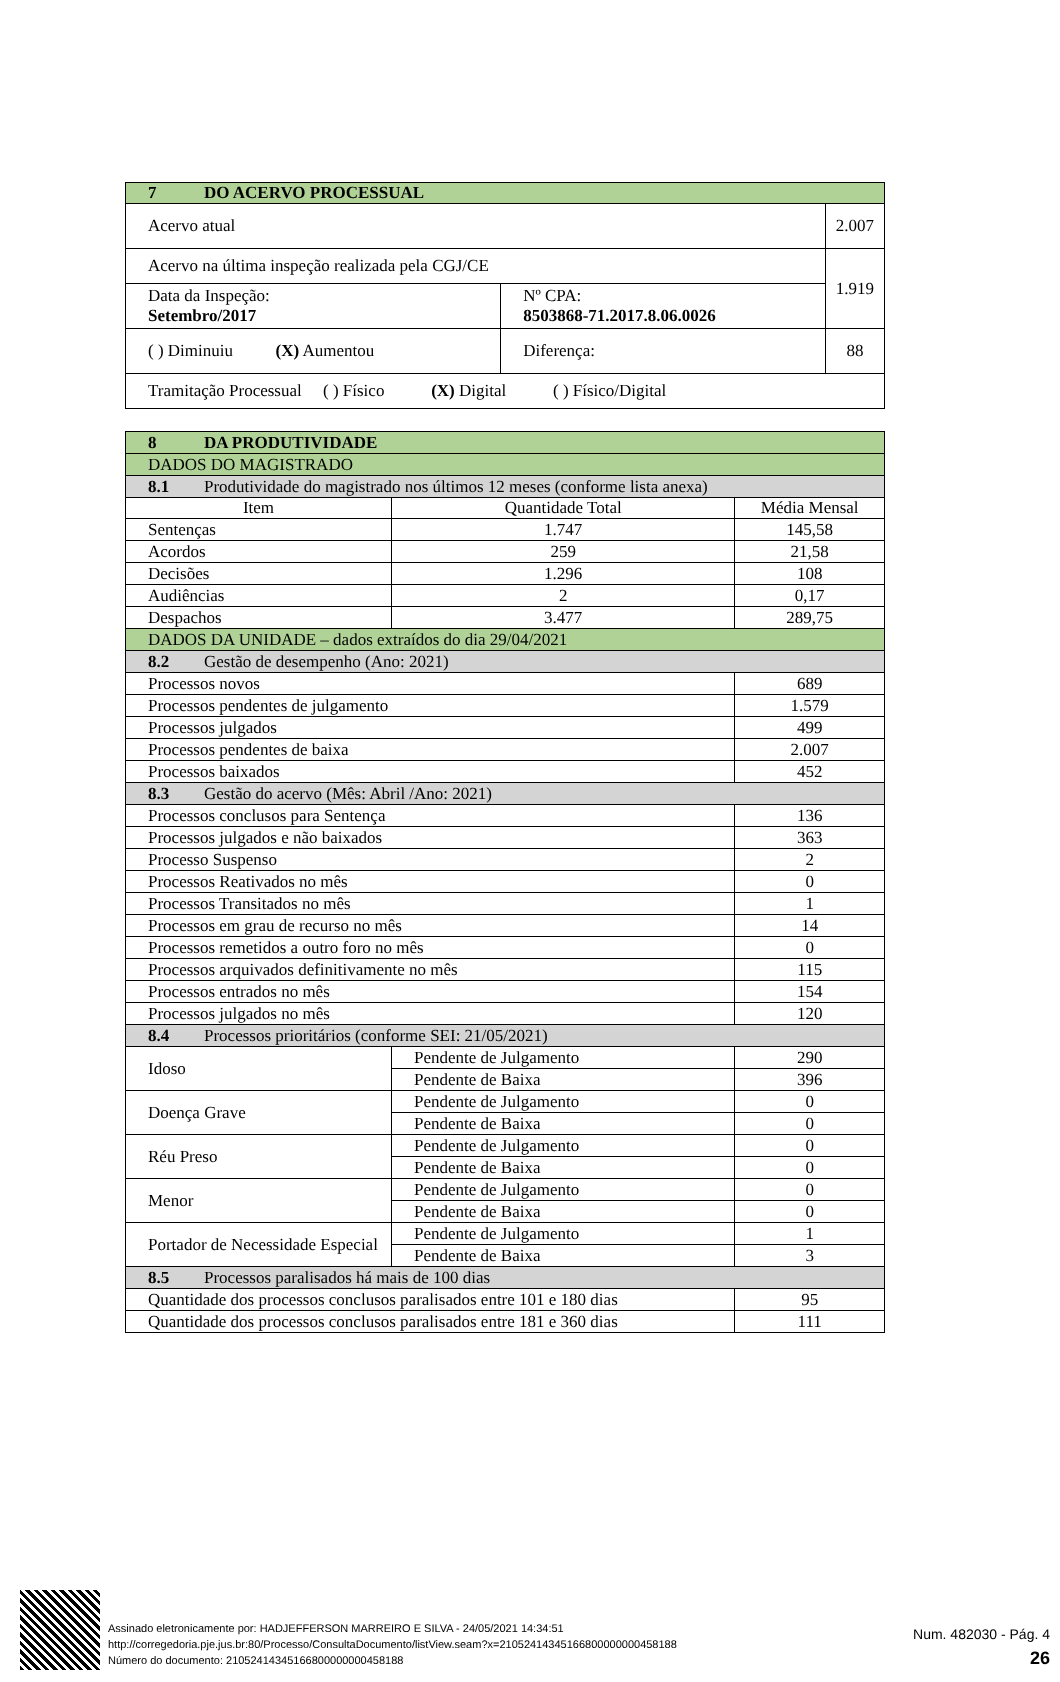| 7 DO ACERVO PROCESSUAL | | | |
| Acervo atual | | | 2.007 |
| Acervo na última inspeção realizada pela CGJ/CE | | | 1.919 |
| Data da Inspeção: Setembro/2017 | Nº CPA: 8503868-71.2017.8.06.0026 | | |
| ( ) Diminuiu (X) Aumentou | | Diferença: | 88 |
| Tramitação Processual ( ) Físico (X) Digital ( ) Físico/Digital | | | |
| 8 DA PRODUTIVIDADE | | | |
| DADOS DO MAGISTRADO | | | |
| 8.1 Produtividade do magistrado nos últimos 12 meses (conforme lista anexa) | | | |
| Item | Quantidade Total | | Média Mensal |
| Sentenças | 1.747 | | 145,58 |
| Acordos | 259 | | 21,58 |
| Decisões | 1.296 | | 108 |
| Audiências | 2 | | 0,17 |
| Despachos | 3.477 | | 289,75 |
| DADOS DA UNIDADE – dados extraídos do dia 29/04/2021 | | | |
| 8.2 Gestão de desempenho (Ano: 2021) | | | |
| Processos novos | | | 689 |
| Processos pendentes de julgamento | | | 1.579 |
| Processos julgados | | | 499 |
| Processos pendentes de baixa | | | 2.007 |
| Processos baixados | | | 452 |
| 8.3 Gestão do acervo (Mês: Abril /Ano: 2021) | | | |
| Processos conclusos para Sentença | | | 136 |
| Processos julgados e não baixados | | | 363 |
| Processo Suspenso | | | 2 |
| Processos Reativados no mês | | | 0 |
| Processos Transitados no mês | | | 1 |
| Processos em grau de recurso no mês | | | 14 |
| Processos remetidos a outro foro no mês | | | 0 |
| Processos arquivados definitivamente no mês | | | 115 |
| Processos entrados no mês | | | 154 |
| Processos julgados no mês | | | 120 |
| 8.4 Processos prioritários (conforme SEI: 21/05/2021) | | | |
| Idoso | | Pendente de Julgamento | 290 |
| | | Pendente de Baixa | 396 |
| Doença Grave | | Pendente de Julgamento | 0 |
| | | Pendente de Baixa | 0 |
| Réu Preso | | Pendente de Julgamento | 0 |
| | | Pendente de Baixa | 0 |
| Menor | | Pendente de Julgamento | 0 |
| | | Pendente de Baixa | 0 |
| Portador de Necessidade Especial | | Pendente de Julgamento | 1 |
| | | Pendente de Baixa | 3 |
| 8.5 Processos paralisados há mais de 100 dias | | | |
| Quantidade dos processos conclusos paralisados entre 101 e 180 dias | | | 95 |
| Quantidade dos processos conclusos paralisados entre 181 e 360 dias | | | 111 |
Assinado eletronicamente por: HADJEFFERSON MARREIRO E SILVA - 24/05/2021 14:34:51
http://corregedoria.pje.jus.br:80/Processo/ConsultaDocumento/listView.seam?x=21052414345166800000000458188
Número do documento: 21052414345166800000000458188
Num. 482030 - Pág. 4
26